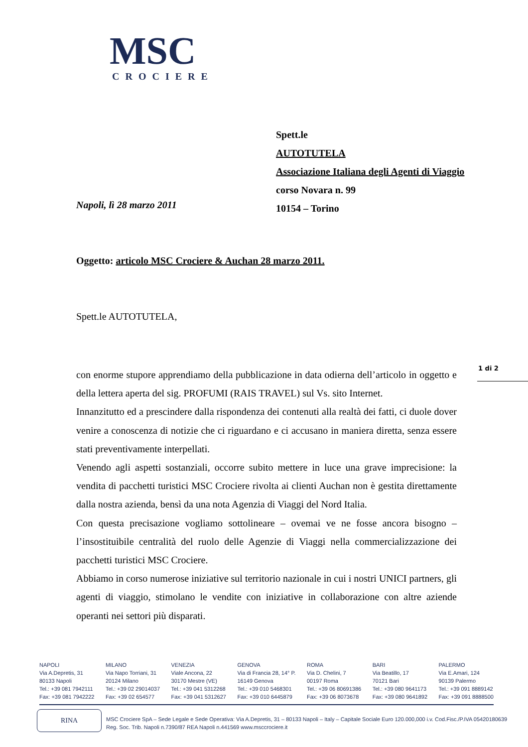MSC
CROCIERE
Spett.le
AUTOTUTELA
Associazione Italiana degli Agenti di Viaggio
corso Novara n. 99
10154 – Torino
Napoli, lì 28 marzo 2011
Oggetto: articolo MSC Crociere & Auchan 28 marzo 2011.
Spett.le AUTOTUTELA,
1 di 2
con enorme stupore apprendiamo della pubblicazione in data odierna dell’articolo in oggetto e della lettera aperta del sig. PROFUMI (RAIS TRAVEL) sul Vs. sito Internet.
Innanzitutto ed a prescindere dalla rispondenza dei contenuti alla realtà dei fatti, ci duole dover venire a conoscenza di notizie che ci riguardano e ci accusano in maniera diretta, senza essere stati preventivamente interpellati.
Venendo agli aspetti sostanziali, occorre subito mettere in luce una grave imprecisione: la vendita di pacchetti turistici MSC Crociere rivolta ai clienti Auchan non è gestita direttamente dalla nostra azienda, bensì da una nota Agenzia di Viaggi del Nord Italia.
Con questa precisazione vogliamo sottolineare – ovemai ve ne fosse ancora bisogno – l’insostituibile centralità del ruolo delle Agenzie di Viaggi nella commercializzazione dei pacchetti turistici MSC Crociere.
Abbiamo in corso numerose iniziative sul territorio nazionale in cui i nostri UNICI partners, gli agenti di viaggio, stimolano le vendite con iniziative in collaborazione con altre aziende operanti nei settori più disparati.
NAPOLI
Via A.Depretis, 31
80133 Napoli
Tel.: +39 081 7942111
Fax: +39 081 7942222
MILANO
Via Napo Torriani, 31
20124 Milano
Tel.: +39 02 29014037
Fax: +39 02 654577
VENEZIA
Viale Ancona, 22
30170 Mestre (VE)
Tel.: +39 041 5312268
Fax: +39 041 5312627
GENOVA
Via di Francia 28, 14° P.
16149 Genova
Tel.: +39 010 5468301
Fax: +39 010 6445879
ROMA
Via D. Chelini, 7
00197 Roma
Tel.: +39 06 80691386
Fax: +39 06 8073678
BARI
Via Beatillo, 17
70121 Bari
Tel.: +39 080 9641173
Fax: +39 080 9641892
PALERMO
Via E.Amari, 124
90139 Palermo
Tel.: +39 091 8889142
Fax: +39 091 8888500
RINA
MSC Crociere SpA – Sede Legale e Sede Operativa: Via A.Depretis, 31 – 80133 Napoli – Italy – Capitale Sociale Euro 120.000,000 i.v. Cod.Fisc./P.IVA 05420180639
Reg. Soc. Trib. Napoli n.7390/87 REA Napoli n.441569 www.msccrociere.it